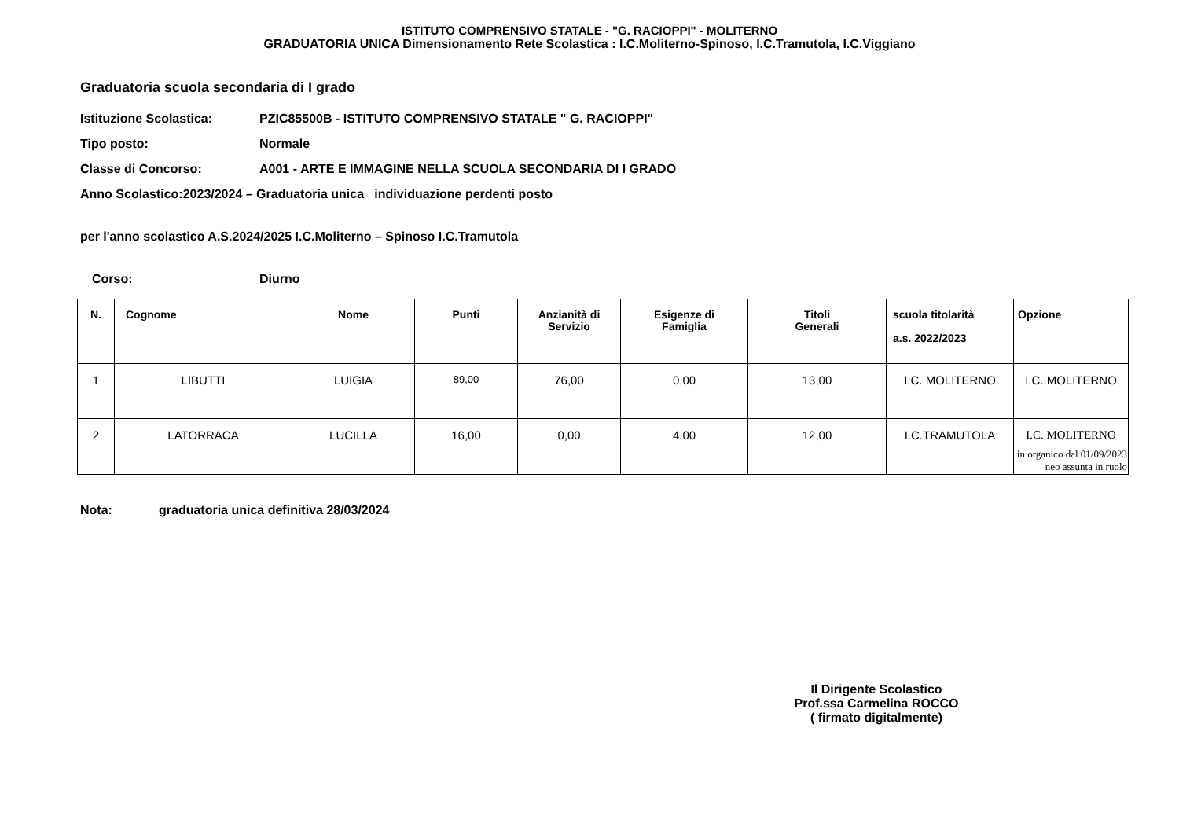ISTITUTO COMPRENSIVO STATALE - "G. RACIOPPI" - MOLITERNO
GRADUATORIA UNICA Dimensionamento Rete Scolastica : I.C.Moliterno-Spinoso, I.C.Tramutola, I.C.Viggiano
Graduatoria scuola secondaria di I grado
Istituzione Scolastica: PZIC85500B - ISTITUTO COMPRENSIVO STATALE " G. RACIOPPI"
Tipo posto: Normale
Classe di Concorso: A001 - ARTE E IMMAGINE NELLA SCUOLA SECONDARIA DI I GRADO
Anno Scolastico:2023/2024 – Graduatoria unica individuazione perdenti posto
per l'anno scolastico A.S.2024/2025 I.C.Moliterno – Spinoso I.C.Tramutola
Corso: Diurno
| N. | Cognome | Nome | Punti | Anzianità di Servizio | Esigenze di Famiglia | Titoli Generali | scuola titolarità a.s. 2022/2023 | Opzione |
| --- | --- | --- | --- | --- | --- | --- | --- | --- |
| 1 | LIBUTTI | LUIGIA | 89,00 | 76,00 | 0,00 | 13,00 | I.C. MOLITERNO | I.C. MOLITERNO |
| 2 | LATORRACA | LUCILLA | 16,00 | 0,00 | 4.00 | 12,00 | I.C.TRAMUTOLA | I.C. MOLITERNO in organico dal 01/09/2023 neo assunta in ruolo |
Nota: graduatoria unica definitiva 28/03/2024
Il Dirigente Scolastico
Prof.ssa Carmelina ROCCO
( firmato digitalmente)